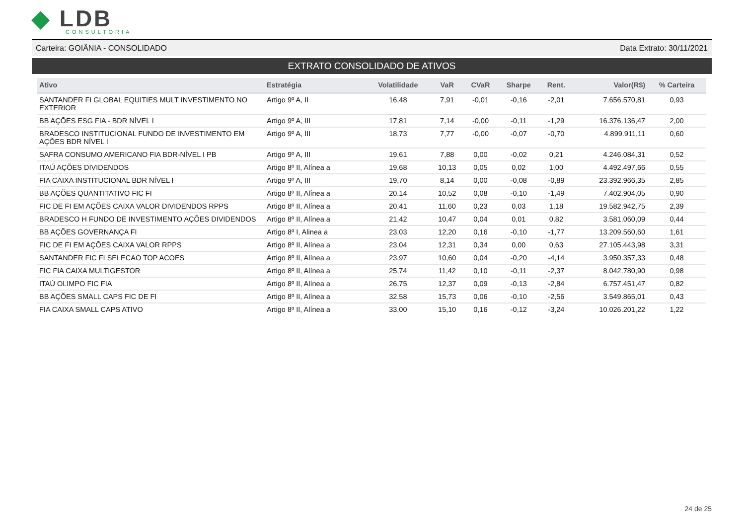◆ LDB
CONSULTORIA
Carteira: GOIÂNIA - CONSOLIDADO Data Extrato: 30/11/2021
EXTRATO CONSOLIDADO DE ATIVOS
| Ativo | Estratégia | Volatilidade | VaR | CVaR | Sharpe | Rent. | Valor(R$) | % Carteira |
| --- | --- | --- | --- | --- | --- | --- | --- | --- |
| SANTANDER FI GLOBAL EQUITIES MULT INVESTIMENTO NO EXTERIOR | Artigo 9º A, II | 16,48 | 7,91 | -0,01 | -0,16 | -2,01 | 7.656.570,81 | 0,93 |
| BB AÇÕES ESG FIA - BDR NÍVEL I | Artigo 9º A, III | 17,81 | 7,14 | -0,00 | -0,11 | -1,29 | 16.376.136,47 | 2,00 |
| BRADESCO INSTITUCIONAL FUNDO DE INVESTIMENTO EM AÇÕES BDR NÍVEL I | Artigo 9º A, III | 18,73 | 7,77 | -0,00 | -0,07 | -0,70 | 4.899.911,11 | 0,60 |
| SAFRA CONSUMO AMERICANO FIA BDR-NÍVEL I PB | Artigo 9º A, III | 19,61 | 7,88 | 0,00 | -0,02 | 0,21 | 4.246.084,31 | 0,52 |
| ITAÚ AÇÕES DIVIDENDOS | Artigo 8º II, Alínea a | 19,68 | 10,13 | 0,05 | 0,02 | 1,00 | 4.492.497,66 | 0,55 |
| FIA CAIXA INSTITUCIONAL BDR NÍVEL I | Artigo 9º A, III | 19,70 | 8,14 | 0,00 | -0,08 | -0,89 | 23.392.966,35 | 2,85 |
| BB AÇÕES QUANTITATIVO FIC FI | Artigo 8º II, Alínea a | 20,14 | 10,52 | 0,08 | -0,10 | -1,49 | 7.402.904,05 | 0,90 |
| FIC DE FI EM AÇÕES CAIXA VALOR DIVIDENDOS RPPS | Artigo 8º II, Alínea a | 20,41 | 11,60 | 0,23 | 0,03 | 1,18 | 19.582.942,75 | 2,39 |
| BRADESCO H FUNDO DE INVESTIMENTO AÇÕES DIVIDENDOS | Artigo 8º II, Alínea a | 21,42 | 10,47 | 0,04 | 0,01 | 0,82 | 3.581.060,09 | 0,44 |
| BB AÇÕES GOVERNANÇA FI | Artigo 8º I, Alinea a | 23,03 | 12,20 | 0,16 | -0,10 | -1,77 | 13.209.560,60 | 1,61 |
| FIC DE FI EM AÇÕES CAIXA VALOR RPPS | Artigo 8º II, Alínea a | 23,04 | 12,31 | 0,34 | 0,00 | 0,63 | 27.105.443,98 | 3,31 |
| SANTANDER FIC FI SELECAO TOP ACOES | Artigo 8º II, Alínea a | 23,97 | 10,60 | 0,04 | -0,20 | -4,14 | 3.950.357,33 | 0,48 |
| FIC FIA CAIXA MULTIGESTOR | Artigo 8º II, Alínea a | 25,74 | 11,42 | 0,10 | -0,11 | -2,37 | 8.042.780,90 | 0,98 |
| ITAÚ OLIMPO FIC FIA | Artigo 8º II, Alínea a | 26,75 | 12,37 | 0,09 | -0,13 | -2,84 | 6.757.451,47 | 0,82 |
| BB AÇÕES SMALL CAPS FIC DE FI | Artigo 8º II, Alínea a | 32,58 | 15,73 | 0,06 | -0,10 | -2,56 | 3.549.865,01 | 0,43 |
| FIA CAIXA SMALL CAPS ATIVO | Artigo 8º II, Alínea a | 33,00 | 15,10 | 0,16 | -0,12 | -3,24 | 10.026.201,22 | 1,22 |
24 de 25